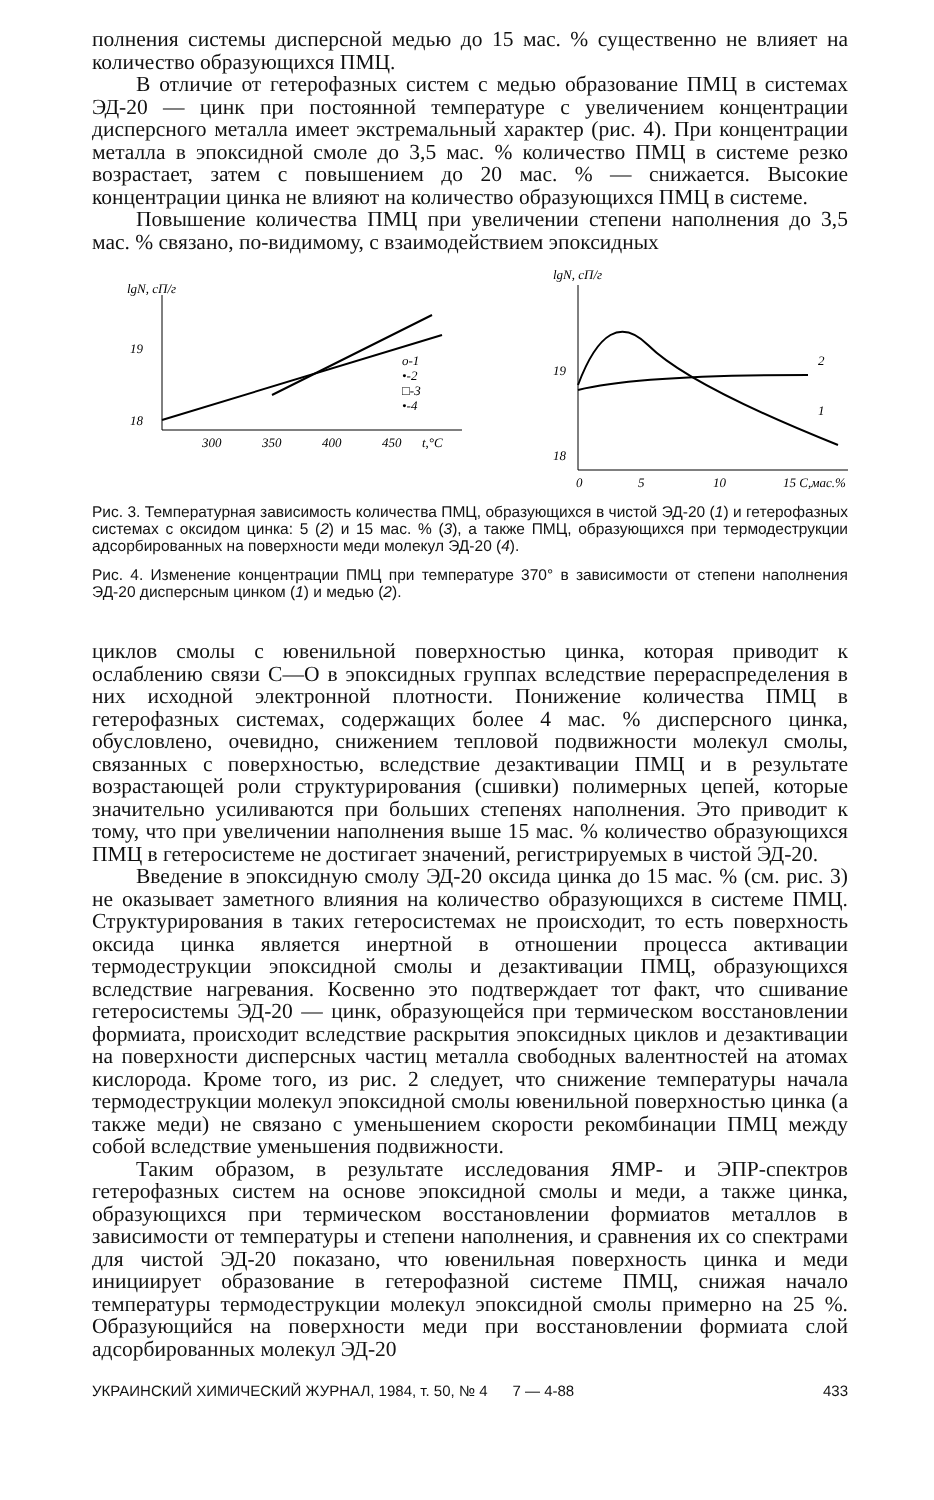полнения системы дисперсной медью до 15 мас. % существенно не влияет на количество образующихся ПМЦ.
В отличие от гетерофазных систем с медью образование ПМЦ в системах ЭД-20 — цинк при постоянной температуре с увеличением концентрации дисперсного металла имеет экстремальный характер (рис. 4). При концентрации металла в эпоксидной смоле до 3,5 мас. % количество ПМЦ в системе резко возрастает, затем с повышением до 20 мас. % — снижается. Высокие концентрации цинка не влияют на количество образующихся ПМЦ в системе.
Повышение количества ПМЦ при увеличении степени наполнения до 3,5 мас. % связано, по-видимому, с взаимодействием эпоксидных
lgN, сП/г
19
18
o-1
•-2
□-3
•-4
300
350
400
450
t,°C
lgN, сП/г
19
18
2
1
0
5
10
15 С,мас.%
Рис. 3. Температурная зависимость количества ПМЦ, образующихся в чистой ЭД-20 (1) и гетерофазных системах с оксидом цинка: 5 (2) и 15 мас. % (3), а также ПМЦ, образующихся при термодеструкции адсорбированных на поверхности меди молекул ЭД-20 (4).
Рис. 4. Изменение концентрации ПМЦ при температуре 370° в зависимости от степени наполнения ЭД-20 дисперсным цинком (1) и медью (2).
циклов смолы с ювенильной поверхностью цинка, которая приводит к ослаблению связи С—О в эпоксидных группах вследствие перераспределения в них исходной электронной плотности. Понижение количества ПМЦ в гетерофазных системах, содержащих более 4 мас. % дисперсного цинка, обусловлено, очевидно, снижением тепловой подвижности молекул смолы, связанных с поверхностью, вследствие дезактивации ПМЦ и в результате возрастающей роли структурирования (сшивки) полимерных цепей, которые значительно усиливаются при больших степенях наполнения. Это приводит к тому, что при увеличении наполнения выше 15 мас. % количество образующихся ПМЦ в гетеросистеме не достигает значений, регистрируемых в чистой ЭД-20.
Введение в эпоксидную смолу ЭД-20 оксида цинка до 15 мас. % (см. рис. 3) не оказывает заметного влияния на количество образующихся в системе ПМЦ. Структурирования в таких гетеросистемах не происходит, то есть поверхность оксида цинка является инертной в отношении процесса активации термодеструкции эпоксидной смолы и дезактивации ПМЦ, образующихся вследствие нагревания. Косвенно это подтверждает тот факт, что сшивание гетеросистемы ЭД-20 — цинк, образующейся при термическом восстановлении формиата, происходит вследствие раскрытия эпоксидных циклов и дезактивации на поверхности дисперсных частиц металла свободных валентностей на атомах кислорода. Кроме того, из рис. 2 следует, что снижение температуры начала термодеструкции молекул эпоксидной смолы ювенильной поверхностью цинка (а также меди) не связано с уменьшением скорости рекомбинации ПМЦ между собой вследствие уменьшения подвижности.
Таким образом, в результате исследования ЯМР- и ЭПР-спектров гетерофазных систем на основе эпоксидной смолы и меди, а также цинка, образующихся при термическом восстановлении формиатов металлов в зависимости от температуры и степени наполнения, и сравнения их со спектрами для чистой ЭД-20 показано, что ювенильная поверхность цинка и меди инициирует образование в гетерофазной системе ПМЦ, снижая начало температуры термодеструкции молекул эпоксидной смолы примерно на 25 %. Образующийся на поверхности меди при восстановлении формиата слой адсорбированных молекул ЭД-20
УКРАИНСКИЙ ХИМИЧЕСКИЙ ЖУРНАЛ, 1984, т. 50, № 4 7 — 4-88 433